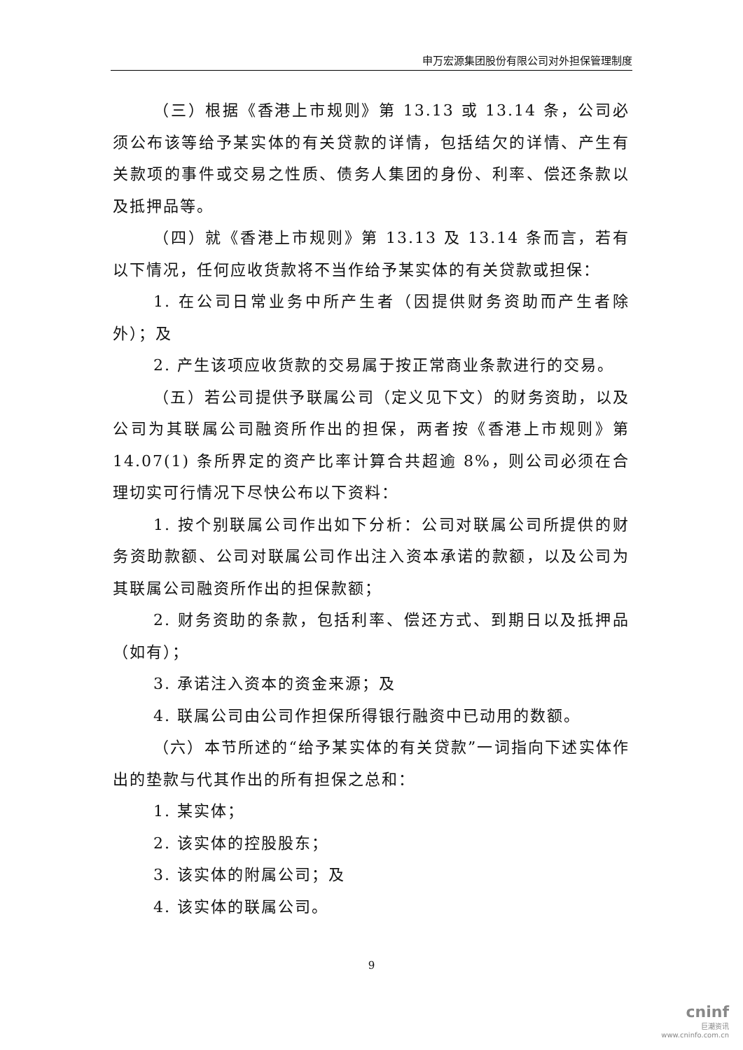申万宏源集团股份有限公司对外担保管理制度
（三）根据《香港上市规则》第 13.13 或 13.14 条，公司必须公布该等给予某实体的有关贷款的详情，包括结欠的详情、产生有关款项的事件或交易之性质、债务人集团的身份、利率、偿还条款以及抵押品等。
（四）就《香港上市规则》第 13.13 及 13.14 条而言，若有以下情况，任何应收货款将不当作给予某实体的有关贷款或担保：
1. 在公司日常业务中所产生者（因提供财务资助而产生者除外）；及
2. 产生该项应收货款的交易属于按正常商业条款进行的交易。
（五）若公司提供予联属公司（定义见下文）的财务资助，以及公司为其联属公司融资所作出的担保，两者按《香港上市规则》第 14.07(1) 条所界定的资产比率计算合共超逾 8%，则公司必须在合理切实可行情况下尽快公布以下资料：
1. 按个别联属公司作出如下分析：公司对联属公司所提供的财务资助款额、公司对联属公司作出注入资本承诺的款额，以及公司为其联属公司融资所作出的担保款额；
2. 财务资助的条款，包括利率、偿还方式、到期日以及抵押品（如有）；
3. 承诺注入资本的资金来源；及
4. 联属公司由公司作担保所得银行融资中已动用的数额。
（六）本节所述的“给予某实体的有关贷款”一词指向下述实体作出的垫款与代其作出的所有担保之总和：
1. 某实体；
2. 该实体的控股股东；
3. 该实体的附属公司；及
4. 该实体的联属公司。
9
cninf
巨潮资讯
www.cninfo.com.cn